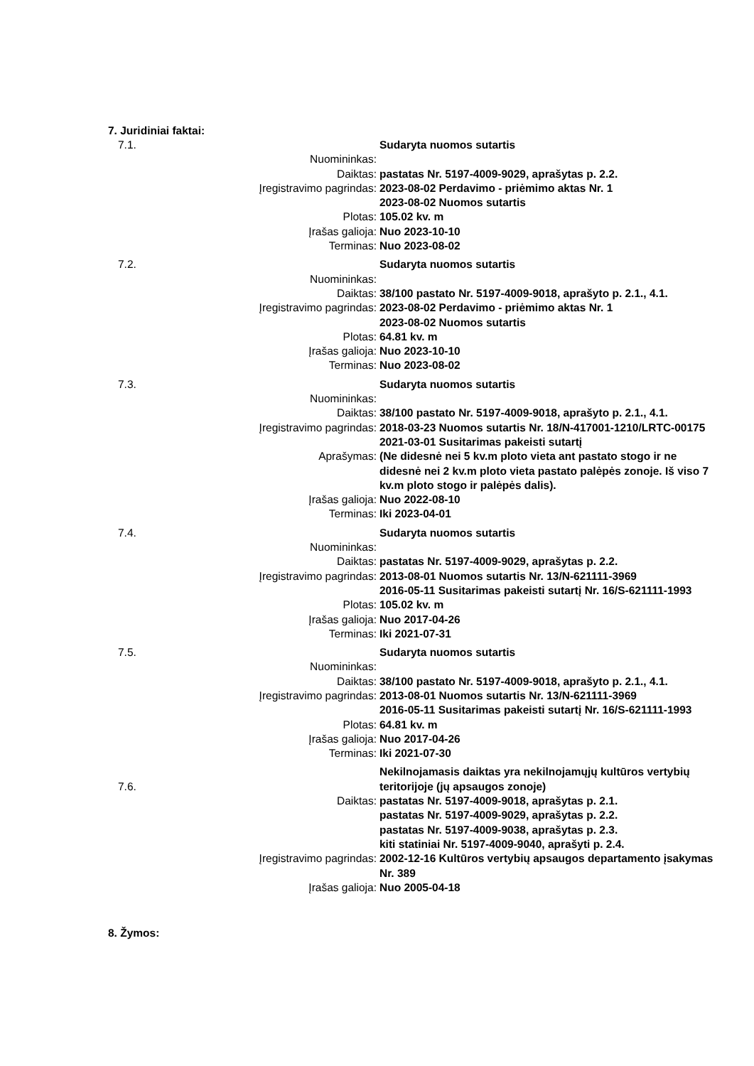7. Juridiniai faktai:
| 7.1. | | Sudaryta nuomos sutartis |
| | Nuomininkas: | |
| | Daiktas: | pastatas Nr. 5197-4009-9029, aprašytas p. 2.2. |
| | Įregistravimo pagrindas: | 2023-08-02 Perdavimo - priėmimo aktas Nr. 1 2023-08-02 Nuomos sutartis |
| | Plotas: | 105.02 kv. m |
| | Įrašas galioja: | Nuo 2023-10-10 |
| | Terminas: | Nuo 2023-08-02 |
| 7.2. | | Sudaryta nuomos sutartis |
| | Nuomininkas: | |
| | Daiktas: | 38/100 pastato Nr. 5197-4009-9018, aprašyto p. 2.1., 4.1. |
| | Įregistravimo pagrindas: | 2023-08-02 Perdavimo - priėmimo aktas Nr. 1 2023-08-02 Nuomos sutartis |
| | Plotas: | 64.81 kv. m |
| | Įrašas galioja: | Nuo 2023-10-10 |
| | Terminas: | Nuo 2023-08-02 |
| 7.3. | | Sudaryta nuomos sutartis |
| | Nuomininkas: | |
| | Daiktas: | 38/100 pastato Nr. 5197-4009-9018, aprašyto p. 2.1., 4.1. |
| | Įregistravimo pagrindas: | 2018-03-23 Nuomos sutartis Nr. 18/N-417001-1210/LRTC-00175 2021-03-01 Susitarimas pakeisti sutartį |
| | Aprašymas: | (Ne didesnė nei 5 kv.m ploto vieta ant pastato stogo ir ne didesnė nei 2 kv.m ploto vieta pastato palėpės zonoje. Iš viso 7 kv.m ploto stogo ir palėpės dalis). |
| | Įrašas galioja: | Nuo 2022-08-10 |
| | Terminas: | Iki 2023-04-01 |
| 7.4. | | Sudaryta nuomos sutartis |
| | Nuomininkas: | |
| | Daiktas: | pastatas Nr. 5197-4009-9029, aprašytas p. 2.2. |
| | Įregistravimo pagrindas: | 2013-08-01 Nuomos sutartis Nr. 13/N-621111-3969 2016-05-11 Susitarimas pakeisti sutartį Nr. 16/S-621111-1993 |
| | Plotas: | 105.02 kv. m |
| | Įrašas galioja: | Nuo 2017-04-26 |
| | Terminas: | Iki 2021-07-31 |
| 7.5. | | Sudaryta nuomos sutartis |
| | Nuomininkas: | |
| | Daiktas: | 38/100 pastato Nr. 5197-4009-9018, aprašyto p. 2.1., 4.1. |
| | Įregistravimo pagrindas: | 2013-08-01 Nuomos sutartis Nr. 13/N-621111-3969 2016-05-11 Susitarimas pakeisti sutartį Nr. 16/S-621111-1993 |
| | Plotas: | 64.81 kv. m |
| | Įrašas galioja: | Nuo 2017-04-26 |
| | Terminas: | Iki 2021-07-30 |
| 7.6. | | Nekilnojamasis daiktas yra nekilnojamųjų kultūros vertybių teritorijoje (jų apsaugos zonoje) |
| | Daiktas: | pastatas Nr. 5197-4009-9018, aprašytas p. 2.1. pastatas Nr. 5197-4009-9029, aprašytas p. 2.2. pastatas Nr. 5197-4009-9038, aprašytas p. 2.3. kiti statiniai Nr. 5197-4009-9040, aprašyti p. 2.4. |
| | Įregistravimo pagrindas: | 2002-12-16 Kultūros vertybių apsaugos departamento įsakymas Nr. 389 |
| | Įrašas galioja: | Nuo 2005-04-18 |
8. Žymos: